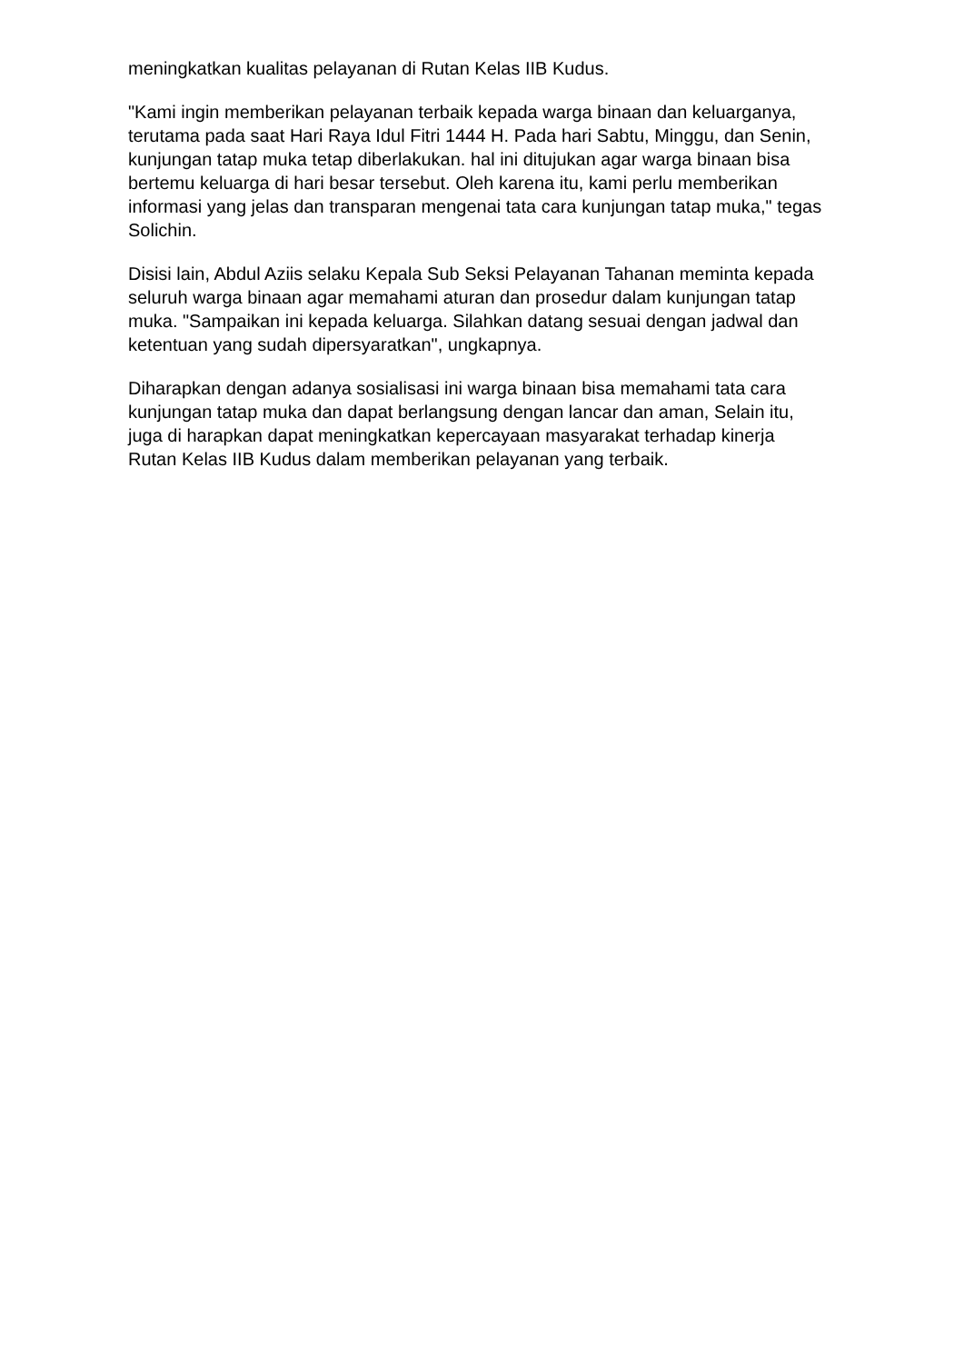meningkatkan kualitas pelayanan di Rutan Kelas IIB Kudus.
"Kami ingin memberikan pelayanan terbaik kepada warga binaan dan keluarganya, terutama pada saat Hari Raya Idul Fitri 1444 H. Pada hari Sabtu, Minggu, dan Senin, kunjungan tatap muka tetap diberlakukan. hal ini ditujukan agar warga binaan bisa bertemu keluarga di hari besar tersebut. Oleh karena itu, kami perlu memberikan informasi yang jelas dan transparan mengenai tata cara kunjungan tatap muka," tegas Solichin.
Disisi lain, Abdul Aziis selaku Kepala Sub Seksi Pelayanan Tahanan meminta kepada seluruh warga binaan agar memahami aturan dan prosedur dalam kunjungan tatap muka. "Sampaikan ini kepada keluarga. Silahkan datang sesuai dengan jadwal dan ketentuan yang sudah dipersyaratkan", ungkapnya.
Diharapkan dengan adanya sosialisasi ini warga binaan bisa memahami tata cara kunjungan tatap muka dan dapat berlangsung dengan lancar dan aman, Selain itu, juga di harapkan dapat meningkatkan kepercayaan masyarakat terhadap kinerja Rutan Kelas IIB Kudus dalam memberikan pelayanan yang terbaik.